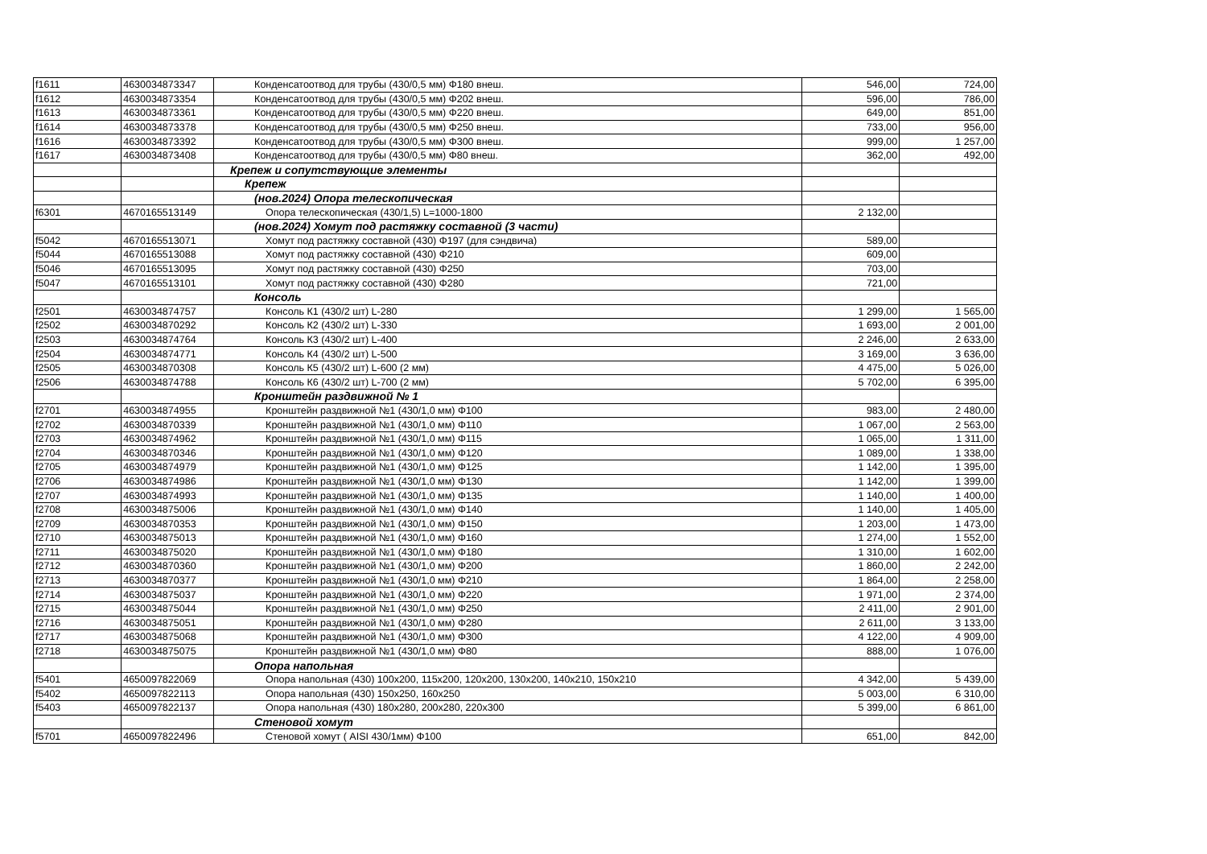| f1611 | 4630034873347 | Конденсатоотвод для трубы (430/0,5 мм) Φ180 внеш. | 546,00 | 724,00 |
| f1612 | 4630034873354 | Конденсатоотвод для трубы (430/0,5 мм) Φ202 внеш. | 596,00 | 786,00 |
| f1613 | 4630034873361 | Конденсатоотвод для трубы (430/0,5 мм) Φ220 внеш. | 649,00 | 851,00 |
| f1614 | 4630034873378 | Конденсатоотвод для трубы (430/0,5 мм) Φ250 внеш. | 733,00 | 956,00 |
| f1616 | 4630034873392 | Конденсатоотвод для трубы (430/0,5 мм) Φ300 внеш. | 999,00 | 1 257,00 |
| f1617 | 4630034873408 | Конденсатоотвод для трубы (430/0,5 мм) Φ80 внеш. | 362,00 | 492,00 |
| | | Крепеж и сопутствующие элементы | | |
| | | Крепеж | | |
| | | (нов.2024) Опора телескопическая | | |
| f6301 | 4670165513149 | Опора телескопическая (430/1,5) L=1000-1800 | 2 132,00 | |
| | | (нов.2024) Хомут под растяжку составной (3 части) | | |
| f5042 | 4670165513071 | Хомут под растяжку составной (430) Φ197 (для сэндвича) | 589,00 | |
| f5044 | 4670165513088 | Хомут под растяжку составной (430) Φ210 | 609,00 | |
| f5046 | 4670165513095 | Хомут под растяжку составной (430) Φ250 | 703,00 | |
| f5047 | 4670165513101 | Хомут под растяжку составной (430) Φ280 | 721,00 | |
| | | Консоль | | |
| f2501 | 4630034874757 | Консоль К1 (430/2 шт) L-280 | 1 299,00 | 1 565,00 |
| f2502 | 4630034870292 | Консоль К2 (430/2 шт) L-330 | 1 693,00 | 2 001,00 |
| f2503 | 4630034874764 | Консоль К3 (430/2 шт) L-400 | 2 246,00 | 2 633,00 |
| f2504 | 4630034874771 | Консоль К4 (430/2 шт) L-500 | 3 169,00 | 3 636,00 |
| f2505 | 4630034870308 | Консоль К5 (430/2 шт) L-600 (2 мм) | 4 475,00 | 5 026,00 |
| f2506 | 4630034874788 | Консоль К6 (430/2 шт) L-700 (2 мм) | 5 702,00 | 6 395,00 |
| | | Кронштейн раздвижной № 1 | | |
| f2701 | 4630034874955 | Кронштейн раздвижной №1 (430/1,0 мм) Φ100 | 983,00 | 2 480,00 |
| f2702 | 4630034870339 | Кронштейн раздвижной №1 (430/1,0 мм) Φ110 | 1 067,00 | 2 563,00 |
| f2703 | 4630034874962 | Кронштейн раздвижной №1 (430/1,0 мм) Φ115 | 1 065,00 | 1 311,00 |
| f2704 | 4630034870346 | Кронштейн раздвижной №1 (430/1,0 мм) Φ120 | 1 089,00 | 1 338,00 |
| f2705 | 4630034874979 | Кронштейн раздвижной №1 (430/1,0 мм) Φ125 | 1 142,00 | 1 395,00 |
| f2706 | 4630034874986 | Кронштейн раздвижной №1 (430/1,0 мм) Φ130 | 1 142,00 | 1 399,00 |
| f2707 | 4630034874993 | Кронштейн раздвижной №1 (430/1,0 мм) Φ135 | 1 140,00 | 1 400,00 |
| f2708 | 4630034875006 | Кронштейн раздвижной №1 (430/1,0 мм) Φ140 | 1 140,00 | 1 405,00 |
| f2709 | 4630034870353 | Кронштейн раздвижной №1 (430/1,0 мм) Φ150 | 1 203,00 | 1 473,00 |
| f2710 | 4630034875013 | Кронштейн раздвижной №1 (430/1,0 мм) Φ160 | 1 274,00 | 1 552,00 |
| f2711 | 4630034875020 | Кронштейн раздвижной №1 (430/1,0 мм) Φ180 | 1 310,00 | 1 602,00 |
| f2712 | 4630034870360 | Кронштейн раздвижной №1 (430/1,0 мм) Φ200 | 1 860,00 | 2 242,00 |
| f2713 | 4630034870377 | Кронштейн раздвижной №1 (430/1,0 мм) Φ210 | 1 864,00 | 2 258,00 |
| f2714 | 4630034875037 | Кронштейн раздвижной №1 (430/1,0 мм) Φ220 | 1 971,00 | 2 374,00 |
| f2715 | 4630034875044 | Кронштейн раздвижной №1 (430/1,0 мм) Φ250 | 2 411,00 | 2 901,00 |
| f2716 | 4630034875051 | Кронштейн раздвижной №1 (430/1,0 мм) Φ280 | 2 611,00 | 3 133,00 |
| f2717 | 4630034875068 | Кронштейн раздвижной №1 (430/1,0 мм) Φ300 | 4 122,00 | 4 909,00 |
| f2718 | 4630034875075 | Кронштейн раздвижной №1 (430/1,0 мм) Φ80 | 888,00 | 1 076,00 |
| | | Опора напольная | | |
| f5401 | 4650097822069 | Опора напольная (430) 100x200, 115x200, 120x200, 130x200, 140x210, 150x210 | 4 342,00 | 5 439,00 |
| f5402 | 4650097822113 | Опора напольная (430) 150x250, 160x250 | 5 003,00 | 6 310,00 |
| f5403 | 4650097822137 | Опора напольная (430) 180x280, 200x280, 220x300 | 5 399,00 | 6 861,00 |
| | | Стеновой хомут | | |
| f5701 | 4650097822496 | Стеновой хомут ( AISI 430/1мм) Φ100 | 651,00 | 842,00 |